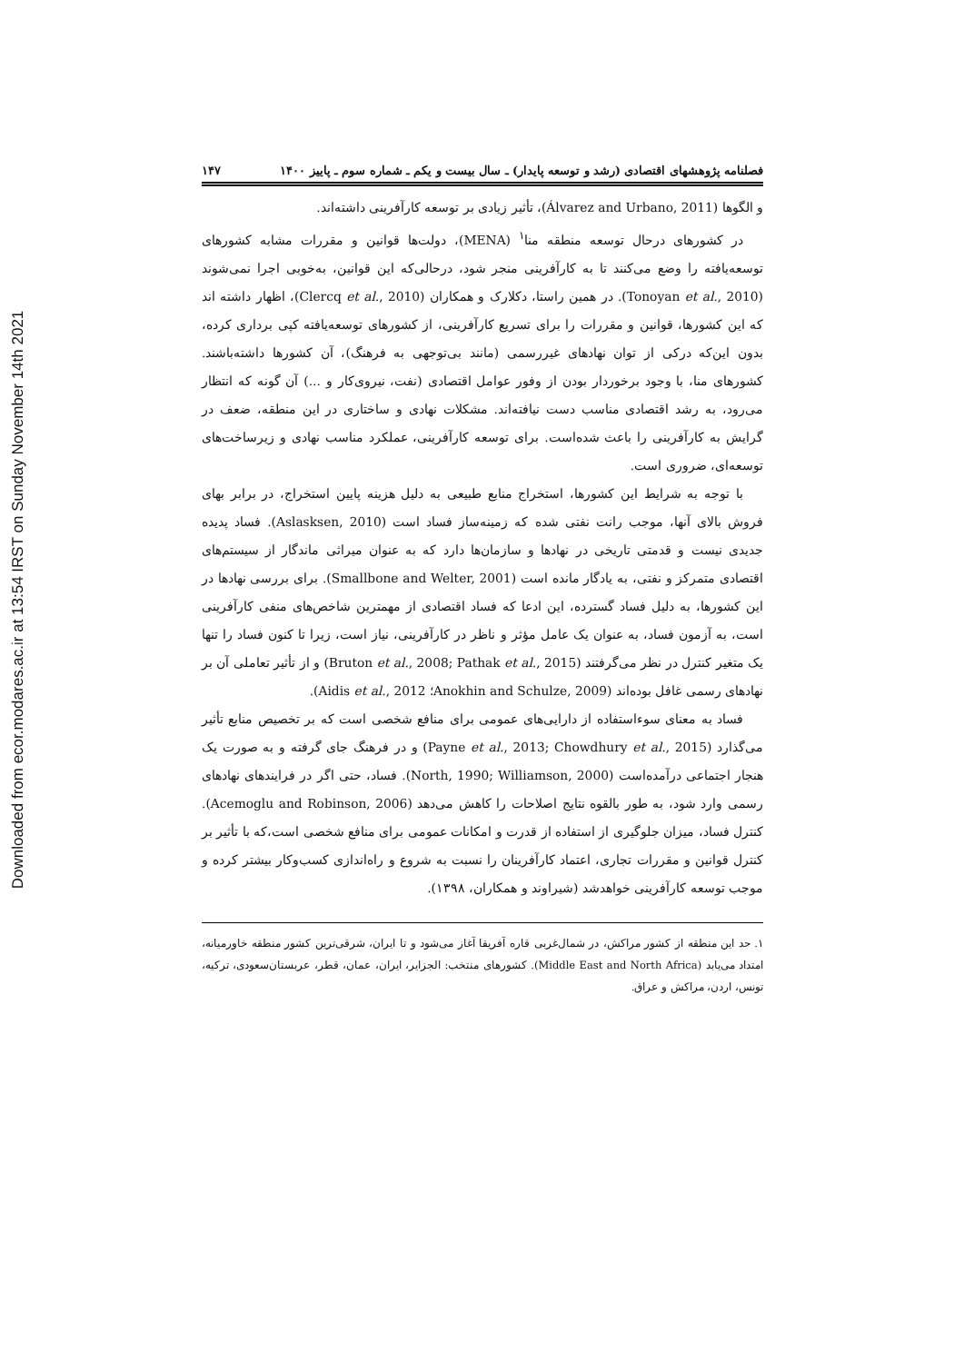Downloaded from ecor.modares.ac.ir at 13:54 IRST on Sunday November 14th 2021
فصلنامه پژوهشهای اقتصادی (رشد و توسعه پایدار) ـ سال بیست و یکم ـ شماره سوم ـ پاییز ۱۴۰۰ ۱۴۷
و الگوها (Álvarez and Urbano, 2011)، تأثیر زیادی بر توسعه کارآفرینی داشته‌اند.
در کشورهای درحال توسعه منطقه منا<sup>۱</sup> (MENA)، دولت‌ها قوانین و مقررات مشابه کشورهای توسعه‌یافته را وضع می‌کنند تا به کارآفرینی منجر شود، درحالی‌که این قوانین، به‌خوبی اجرا نمی‌شوند (Tonoyan et al., 2010). در همین راستا، دکلارک و همکاران (Clercq et al., 2010)، اظهار داشته اند که این کشورها، قوانین و مقررات را برای تسریع کارآفرینی، از کشورهای توسعه‌یافته کپی برداری کرده، بدون این‌که درکی از توان نهادهای غیررسمی (مانند بی‌توجهی به فرهنگ)، آن کشورها داشته‌باشند. کشورهای منا، با وجود برخوردار بودن از وفور عوامل اقتصادی (نفت، نیروی‌کار و ...) آن گونه که انتظار می‌رود، به رشد اقتصادی مناسب دست نیافته‌اند. مشکلات نهادی و ساختاری در این منطقه، ضعف در گرایش به کارآفرینی را باعث شده‌است. برای توسعه کارآفرینی، عملکرد مناسب نهادی و زیرساخت‌های توسعه‌ای، ضروری است.
با توجه به شرایط این کشورها، استخراج منابع طبیعی به دلیل هزینه پایین استخراج، در برابر بهای فروش بالای آنها، موجب رانت نفتی شده که زمینه‌ساز فساد است (Aslasksen, 2010). فساد پدیده جدیدی نیست و قدمتی تاریخی در نهادها و سازمان‌ها دارد که به عنوان میراثی ماندگار از سیستم‌های اقتصادی متمرکز و نفتی، به یادگار مانده است (Smallbone and Welter, 2001). برای بررسی نهادها در این کشورها، به دلیل فساد گسترده، این ادعا که فساد اقتصادی از مهمترین شاخص‌های منفی کارآفرینی است، به آزمون فساد، به عنوان یک عامل مؤثر و ناظر در کارآفرینی، نیاز است، زیرا تا کنون فساد را تنها یک متغیر کنترل در نظر می‌گرفتند (Bruton et al., 2008; Pathak et al., 2015) و از تأثیر تعاملی آن بر نهادهای رسمی غافل بوده‌اند (Anokhin and Schulze, 2009؛ Aidis et al., 2012).
فساد به معنای سوءاستفاده از دارایی‌های عمومی برای منافع شخصی است که بر تخصیص منابع تأثیر می‌گذارد (Payne et al., 2013; Chowdhury et al., 2015) و در فرهنگ جای گرفته و به صورت یک هنجار اجتماعی درآمده‌است (North, 1990; Williamson, 2000). فساد، حتی اگر در فرایندهای نهادهای رسمی وارد شود، به طور بالقوه نتایج اصلاحات را کاهش می‌دهد (Acemoglu and Robinson, 2006). کنترل فساد، میزان جلوگیری از استفاده از قدرت و امکانات عمومی برای منافع شخصی است،که با تأثیر بر کنترل قوانین و مقررات تجاری، اعتماد کارآفرینان را نسبت به شروع و راه‌اندازی کسب‌وکار بیشتر کرده و موجب توسعه کارآفرینی خواهدشد (شیراوند و همکاران، ۱۳۹۸).
۱. حد این منطقه از کشور مراکش، در شمال‌غربی قاره آفریقا آغاز می‌شود و تا ایران، شرقی‌ترین کشور منطقه خاورمیانه، امتداد می‌یابد (Middle East and North Africa). کشورهای منتخب: الجزایر، ایران، عمان، قطر، عربستان‌سعودی، ترکیه، تونس، اردن، مراکش و عراق.